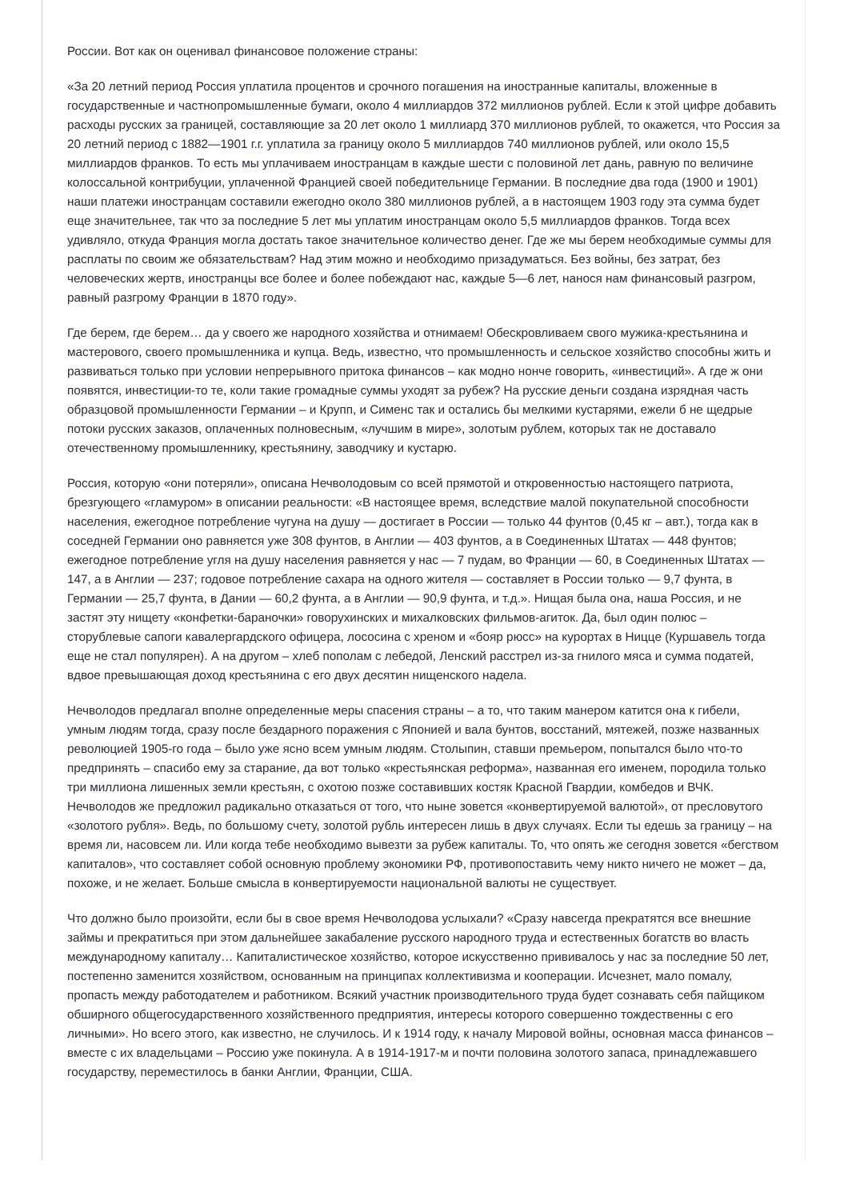России. Вот как он оценивал финансовое положение страны:
«За 20 летний период Россия уплатила процентов и срочного погашения на иностранные капиталы, вложенные в государственные и частнопромышленные бумаги, около 4 миллиардов 372 миллионов рублей. Если к этой цифре добавить расходы русских за границей, составляющие за 20 лет около 1 миллиард 370 миллионов рублей, то окажется, что Россия за 20 летний период с 1882—1901 г.г. уплатила за границу около 5 миллиардов 740 миллионов рублей, или около 15,5 миллиардов франков. То есть мы уплачиваем иностранцам в каждые шести с половиной лет дань, равную по величине колоссальной контрибуции, уплаченной Францией своей победительнице Германии. В последние два года (1900 и 1901) наши платежи иностранцам составили ежегодно около 380 миллионов рублей, а в настоящем 1903 году эта сумма будет еще значительнее, так что за последние 5 лет мы уплатим иностранцам около 5,5 миллиардов франков. Тогда всех удивляло, откуда Франция могла достать такое значительное количество денег. Где же мы берем необходимые суммы для расплаты по своим же обязательствам? Над этим можно и необходимо призадуматься. Без войны, без затрат, без человеческих жертв, иностранцы все более и более побеждают нас, каждые 5—6 лет, нанося нам финансовый разгром, равный разгрому Франции в 1870 году».
Где берем, где берем… да у своего же народного хозяйства и отнимаем! Обескровливаем свого мужика-крестьянина и мастерового, своего промышленника и купца. Ведь, известно, что промышленность и сельское хозяйство способны жить и развиваться только при условии непрерывного притока финансов – как модно нонче говорить, «инвестиций». А где ж они появятся, инвестиции-то те, коли такие громадные суммы уходят за рубеж? На русские деньги создана изрядная часть образцовой промышленности Германии – и Крупп, и Сименс так и остались бы мелкими кустарями, ежели б не щедрые потоки русских заказов, оплаченных полновесным, «лучшим в мире», золотым рублем, которых так не доставало отечественному промышленнику, крестьянину, заводчику и кустарю.
Россия, которую «они потеряли», описана Нечволодовым со всей прямотой и откровенностью настоящего патриота, брезгующего «гламуром» в описании реальности: «В настоящее время, вследствие малой покупательной способности населения, ежегодное потребление чугуна на душу — достигает в России — только 44 фунтов (0,45 кг – авт.), тогда как в соседней Германии оно равняется уже 308 фунтов, в Англии — 403 фунтов, а в Соединенных Штатах — 448 фунтов; ежегодное потребление угля на душу населения равняется у нас — 7 пудам, во Франции — 60, в Соединенных Штатах — 147, а в Англии — 237; годовое потребление сахара на одного жителя — составляет в России только — 9,7 фунта, в Германии — 25,7 фунта, в Дании — 60,2 фунта, а в Англии — 90,9 фунта, и т.д.». Нищая была она, наша Россия, и не застят эту нищету «конфетки-бараночки» говорухинских и михалковских фильмов-агиток. Да, был один полюс – сторублевые сапоги кавалергардского офицера, лососина с хреном и «бояр рюсс» на курортах в Ницце (Куршавель тогда еще не стал популярен). А на другом – хлеб пополам с лебедой, Ленский расстрел из-за гнилого мяса и сумма податей, вдвое превышающая доход крестьянина с его двух десятин нищенского надела.
Нечволодов предлагал вполне определенные меры спасения страны – а то, что таким манером катится она к гибели, умным людям тогда, сразу после бездарного поражения с Японией и вала бунтов, восстаний, мятежей, позже названных революцией 1905-го года – было уже ясно всем умным людям. Столыпин, ставши премьером, попытался было что-то предпринять – спасибо ему за старание, да вот только «крестьянская реформа», названная его именем, породила только три миллиона лишенных земли крестьян, с охотою позже составивших костяк Красной Гвардии, комбедов и ВЧК. Нечволодов же предложил радикально отказаться от того, что ныне зовется «конвертируемой валютой», от пресловутого «золотого рубля». Ведь, по большому счету, золотой рубль интересен лишь в двух случаях. Если ты едешь за границу – на время ли, насовсем ли. Или когда тебе необходимо вывезти за рубеж капиталы. То, что опять же сегодня зовется «бегством капиталов», что составляет собой основную проблему экономики РФ, противопоставить чему никто ничего не может – да, похоже, и не желает. Больше смысла в конвертируемости национальной валюты не существует.
Что должно было произойти, если бы в свое время Нечволодова услыхали? «Сразу навсегда прекратятся все внешние займы и прекратиться при этом дальнейшее закабаление русского народного труда и естественных богатств во власть международному капиталу… Капиталистическое хозяйство, которое искусственно прививалось у нас за последние 50 лет, постепенно заменится хозяйством, основанным на принципах коллективизма и кооперации. Исчезнет, мало помалу, пропасть между работодателем и работником. Всякий участник производительного труда будет сознавать себя пайщиком обширного общегосударственного хозяйственного предприятия, интересы которого совершенно тождественны с его личными». Но всего этого, как известно, не случилось. И к 1914 году, к началу Мировой войны, основная масса финансов – вместе с их владельцами – Россию уже покинула. А в 1914-1917-м и почти половина золотого запаса, принадлежавшего государству, переместилось в банки Англии, Франции, США.